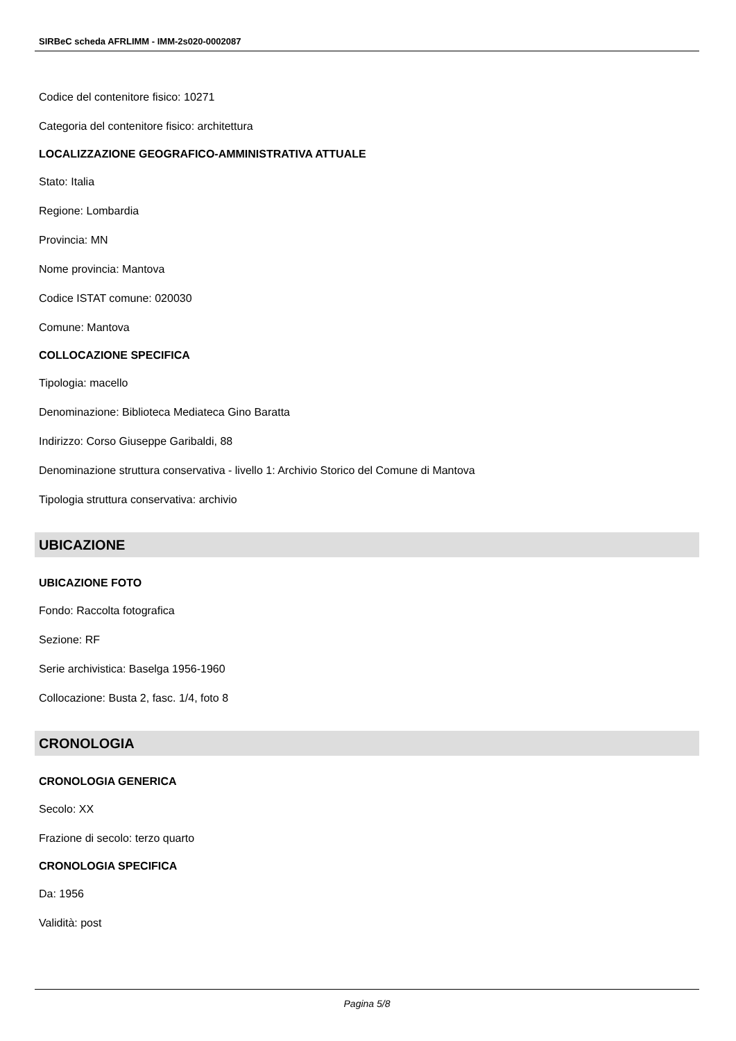SIRBeC scheda AFRLIMM - IMM-2s020-0002087
Codice del contenitore fisico: 10271
Categoria del contenitore fisico: architettura
LOCALIZZAZIONE GEOGRAFICO-AMMINISTRATIVA ATTUALE
Stato: Italia
Regione: Lombardia
Provincia: MN
Nome provincia: Mantova
Codice ISTAT comune: 020030
Comune: Mantova
COLLOCAZIONE SPECIFICA
Tipologia: macello
Denominazione: Biblioteca Mediateca Gino Baratta
Indirizzo: Corso Giuseppe Garibaldi, 88
Denominazione struttura conservativa - livello 1: Archivio Storico del Comune di Mantova
Tipologia struttura conservativa: archivio
UBICAZIONE
UBICAZIONE FOTO
Fondo: Raccolta fotografica
Sezione: RF
Serie archivistica: Baselga 1956-1960
Collocazione: Busta 2, fasc. 1/4, foto 8
CRONOLOGIA
CRONOLOGIA GENERICA
Secolo: XX
Frazione di secolo: terzo quarto
CRONOLOGIA SPECIFICA
Da: 1956
Validità: post
Pagina 5/8